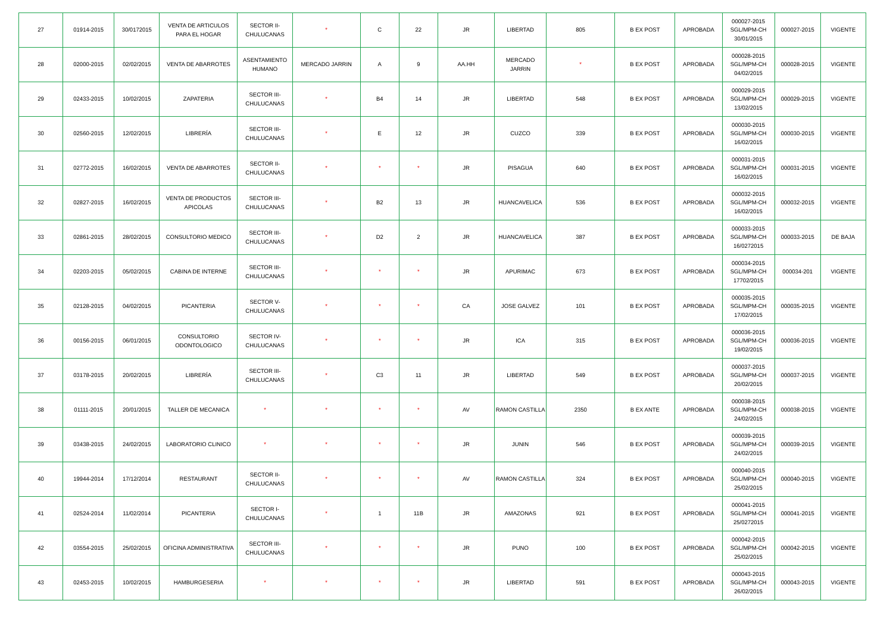| 27 | 01914-2015 | 30/0172015 | VENTA DE ARTICULOS PARA EL HOGAR | SECTOR II-CHULUCANAS | * | C | 22 | JR | LIBERTAD | 805 | B EX POST | APROBADA | 000027-2015 SGL/MPM-CH 30/01/2015 | 000027-2015 | VIGENTE |
| 28 | 02000-2015 | 02/02/2015 | VENTA DE ABARROTES | ASENTAMIENTO HUMANO | MERCADO JARRIN | A | 9 | AA.HH | MERCADO JARRIN | * | B EX POST | APROBADA | 000028-2015 SGL/MPM-CH 04/02/2015 | 000028-2015 | VIGENTE |
| 29 | 02433-2015 | 10/02/2015 | ZAPATERIA | SECTOR III-CHULUCANAS | * | B4 | 14 | JR | LIBERTAD | 548 | B EX POST | APROBADA | 000029-2015 SGL/MPM-CH 13/02/2015 | 000029-2015 | VIGENTE |
| 30 | 02560-2015 | 12/02/2015 | LIBRERÍA | SECTOR III-CHULUCANAS | * | E | 12 | JR | CUZCO | 339 | B EX POST | APROBADA | 000030-2015 SGL/MPM-CH 16/02/2015 | 000030-2015 | VIGENTE |
| 31 | 02772-2015 | 16/02/2015 | VENTA DE ABARROTES | SECTOR II-CHULUCANAS | * | * | * | JR | PISAGUA | 640 | B EX POST | APROBADA | 000031-2015 SGL/MPM-CH 16/02/2015 | 000031-2015 | VIGENTE |
| 32 | 02827-2015 | 16/02/2015 | VENTA DE PRODUCTOS APICOLAS | SECTOR III-CHULUCANAS | * | B2 | 13 | JR | HUANCAVELICA | 536 | B EX POST | APROBADA | 000032-2015 SGL/MPM-CH 16/02/2015 | 000032-2015 | VIGENTE |
| 33 | 02861-2015 | 28/02/2015 | CONSULTORIO MEDICO | SECTOR III-CHULUCANAS | * | D2 | 2 | JR | HUANCAVELICA | 387 | B EX POST | APROBADA | 000033-2015 SGL/MPM-CH 16/0272015 | 000033-2015 | DE BAJA |
| 34 | 02203-2015 | 05/02/2015 | CABINA DE INTERNE | SECTOR III-CHULUCANAS | * | * | * | JR | APURIMAC | 673 | B EX POST | APROBADA | 000034-2015 SGL/MPM-CH 17702/2015 | 000034-201 | VIGENTE |
| 35 | 02128-2015 | 04/02/2015 | PICANTERIA | SECTOR V-CHULUCANAS | * | * | * | CA | JOSE GALVEZ | 101 | B EX POST | APROBADA | 000035-2015 SGL/MPM-CH 17/02/2015 | 000035-2015 | VIGENTE |
| 36 | 00156-2015 | 06/01/2015 | CONSULTORIO ODONTOLOGICO | SECTOR IV-CHULUCANAS | * | * | * | JR | ICA | 315 | B EX POST | APROBADA | 000036-2015 SGL/MPM-CH 19/02/2015 | 000036-2015 | VIGENTE |
| 37 | 03178-2015 | 20/02/2015 | LIBRERÍA | SECTOR III-CHULUCANAS | * | C3 | 11 | JR | LIBERTAD | 549 | B EX POST | APROBADA | 000037-2015 SGL/MPM-CH 20/02/2015 | 000037-2015 | VIGENTE |
| 38 | 01111-2015 | 20/01/2015 | TALLER DE MECANICA | * | * | * | * | AV | RAMON CASTILLA | 2350 | B EX ANTE | APROBADA | 000038-2015 SGL/MPM-CH 24/02/2015 | 000038-2015 | VIGENTE |
| 39 | 03438-2015 | 24/02/2015 | LABORATORIO CLINICO | * | * | * | * | JR | JUNIN | 546 | B EX POST | APROBADA | 000039-2015 SGL/MPM-CH 24/02/2015 | 000039-2015 | VIGENTE |
| 40 | 19944-2014 | 17/12/2014 | RESTAURANT | SECTOR II-CHULUCANAS | * | * | * | AV | RAMON CASTILLA | 324 | B EX POST | APROBADA | 000040-2015 SGL/MPM-CH 25/02/2015 | 000040-2015 | VIGENTE |
| 41 | 02524-2014 | 11/02/2014 | PICANTERIA | SECTOR I-CHULUCANAS | * | 1 | 11B | JR | AMAZONAS | 921 | B EX POST | APROBADA | 000041-2015 SGL/MPM-CH 25/0272015 | 000041-2015 | VIGENTE |
| 42 | 03554-2015 | 25/02/2015 | OFICINA ADMINISTRATIVA | SECTOR III-CHULUCANAS | * | * | * | JR | PUNO | 100 | B EX POST | APROBADA | 000042-2015 SGL/MPM-CH 25/02/2015 | 000042-2015 | VIGENTE |
| 43 | 02453-2015 | 10/02/2015 | HAMBURGESERIA | * | * | * | * | JR | LIBERTAD | 591 | B EX POST | APROBADA | 000043-2015 SGL/MPM-CH 26/02/2015 | 000043-2015 | VIGENTE |